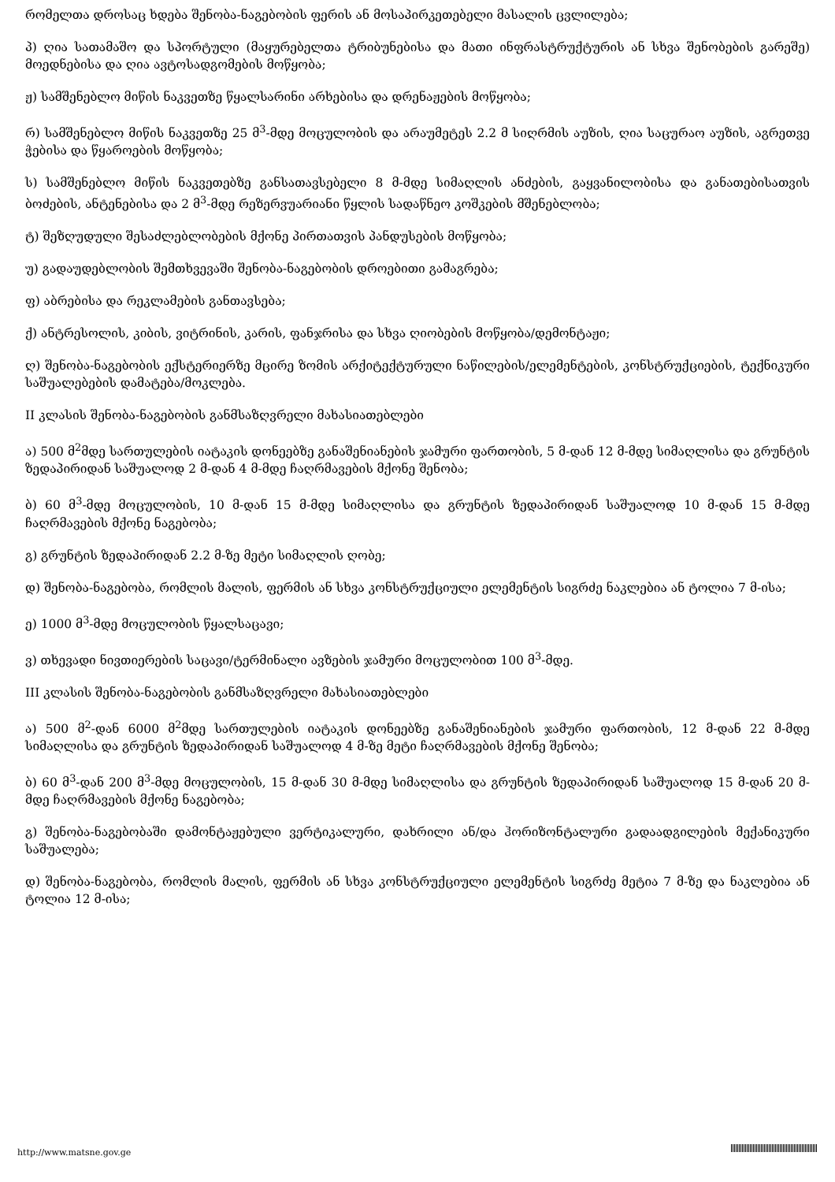რომელთა დროსაც ხდება შენობა-ნაგებობის ფერის ან მოსაპირკეთებელი მასალის ცვლილება;
პ) ღია სათამაშო და სპორტული (მაყურებელთა ტრიბუნებისა და მათი ინფრასტრუქტურის ან სხვა შენობების გარეშე) მოედნებისა და ღია ავტოსადგომების მოწყობა;
ჟ) სამშენებლო მიწის ნაკვეთზე წყალსარინი არხებისა და დრენაჟების მოწყობა;
რ) სამშენებლო მიწის ნაკვეთზე 25 მ<sup>3</sup>-მდე მოცულობის და არაუმეტეს 2.2 მ სიღრმის აუზის, ღია საცურაო აუზის, აგრეთვე ჭებისა და წყაროების მოწყობა;
ს) სამშენებლო მიწის ნაკვეთებზე განსათავსებელი 8 მ-მდე სიმაღლის ანძების, გაყვანილობისა და განათებისათვის ბოძების, ანტენებისა და 2 მ<sup>3</sup>-მდე რეზერვუარიანი წყლის სადაწნეო კოშკების მშენებლობა;
ტ) შეზღუდული შესაძლებლობების მქონე პირთათვის პანდუსების მოწყობა;
უ) გადაუდებლობის შემთხვევაში შენობა-ნაგებობის დროებითი გამაგრება;
ფ) აბრებისა და რეკლამების განთავსება;
ქ) ანტრესოლის, კიბის, ვიტრინის, კარის, ფანჯრისა და სხვა ღიობების მოწყობა/დემონტაჟი;
ღ) შენობა-ნაგებობის ექსტერიერზე მცირე ზომის არქიტექტურული ნაწილების/ელემენტების, კონსტრუქციების, ტექნიკური საშუალებების დამატება/მოკლება.
II კლასის შენობა-ნაგებობის განმსაზღვრელი მახასიათებლები
ა) 500 მ<sup>2</sup>მდე სართულების იატაკის დონეებზე განაშენიანების ჯამური ფართობის, 5 მ-დან 12 მ-მდე სიმაღლისა და გრუნტის ზედაპირიდან საშუალოდ 2 მ-დან 4 მ-მდე ჩაღრმავების მქონე შენობა;
ბ) 60 მ<sup>3</sup>-მდე მოცულობის, 10 მ-დან 15 მ-მდე სიმაღლისა და გრუნტის ზედაპირიდან საშუალოდ 10 მ-დან 15 მ-მდე ჩაღრმავების მქონე ნაგებობა;
გ) გრუნტის ზედაპირიდან 2.2 მ-ზე მეტი სიმაღლის ღობე;
დ) შენობა-ნაგებობა, რომლის მალის, ფერმის ან სხვა კონსტრუქციული ელემენტის სიგრძე ნაკლებია ან ტოლია 7 მ-ისა;
ე) 1000 მ<sup>3</sup>-მდე მოცულობის წყალსაცავი;
ვ) თხევადი ნივთიერების საცავი/ტერმინალი ავზების ჯამური მოცულობით 100 მ<sup>3</sup>-მდე.
III კლასის შენობა-ნაგებობის განმსაზღვრელი მახასიათებლები
ა) 500 მ<sup>2</sup>-დან 6000 მ<sup>2</sup>მდე სართულების იატაკის დონეებზე განაშენიანების ჯამური ფართობის, 12 მ-დან 22 მ-მდე სიმაღლისა და გრუნტის ზედაპირიდან საშუალოდ 4 მ-ზე მეტი ჩაღრმავების მქონე შენობა;
ბ) 60 მ<sup>3</sup>-დან 200 მ<sup>3</sup>-მდე მოცულობის, 15 მ-დან 30 მ-მდე სიმაღლისა და გრუნტის ზედაპირიდან საშუალოდ 15 მ-დან 20 მ-მდე ჩაღრმავების მქონე ნაგებობა;
გ) შენობა-ნაგებობაში დამონტაჟებული ვერტიკალური, დახრილი ან/და ჰორიზონტალური გადაადგილების მექანიკური საშუალება;
დ) შენობა-ნაგებობა, რომლის მალის, ფერმის ან სხვა კონსტრუქციული ელემენტის სიგრძე მეტია 7 მ-ზე და ნაკლებია ან ტოლია 12 მ-ისა;
http://www.matsne.gov.ge